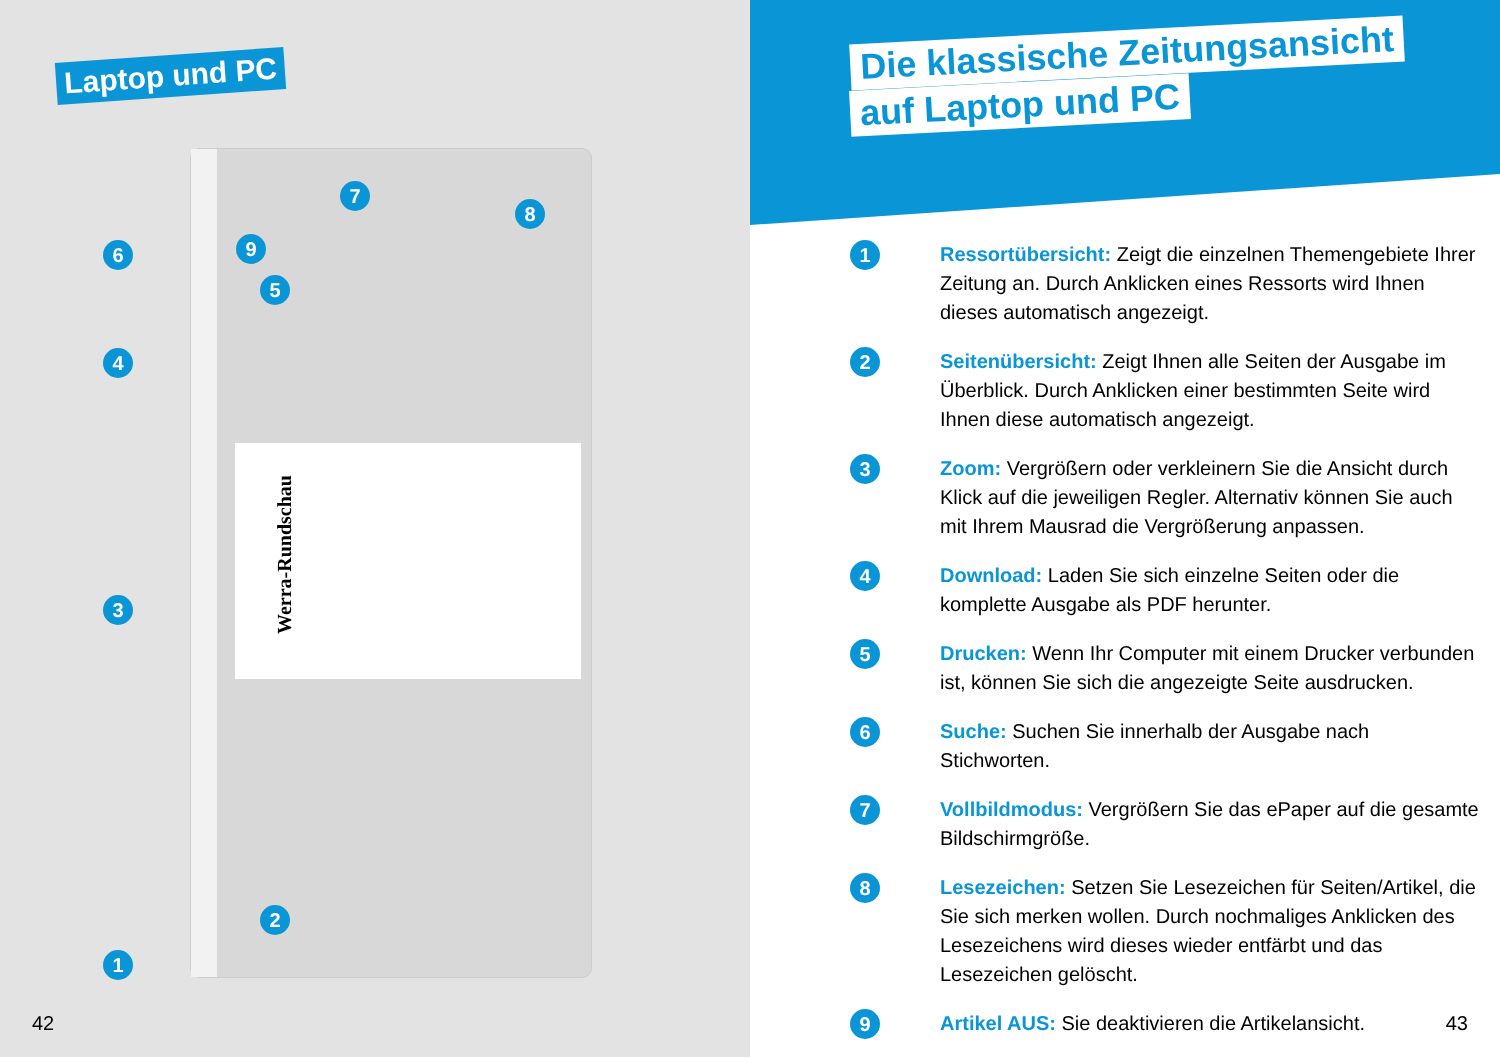Laptop und PC
Werra-Rundschau
6
4
3
1
5
2
7
9
8
42
Die klassische Zeitungsansicht
auf Laptop und PC
1
Ressortübersicht: Zeigt die einzelnen Themengebiete Ihrer Zeitung an. Durch Anklicken eines Ressorts wird Ihnen dieses automatisch angezeigt.
2
Seitenübersicht: Zeigt Ihnen alle Seiten der Ausgabe im Überblick. Durch Anklicken einer bestimmten Seite wird Ihnen diese automatisch angezeigt.
3
Zoom: Vergrößern oder verkleinern Sie die Ansicht durch Klick auf die jeweiligen Regler. Alternativ können Sie auch mit Ihrem Mausrad die Vergrößerung anpassen.
4
Download: Laden Sie sich einzelne Seiten oder die komplette Ausgabe als PDF herunter.
5
Drucken: Wenn Ihr Computer mit einem Drucker verbunden ist, können Sie sich die angezeigte Seite ausdrucken.
6
Suche: Suchen Sie innerhalb der Ausgabe nach Stichworten.
7
Vollbildmodus: Vergrößern Sie das ePaper auf die gesamte Bildschirmgröße.
8
Lesezeichen: Setzen Sie Lesezeichen für Seiten/Artikel, die Sie sich merken wollen. Durch nochmaliges Anklicken des Lesezeichens wird dieses wieder entfärbt und das Lesezeichen gelöscht.
9
Artikel AUS: Sie deaktivieren die Artikelansicht.
43